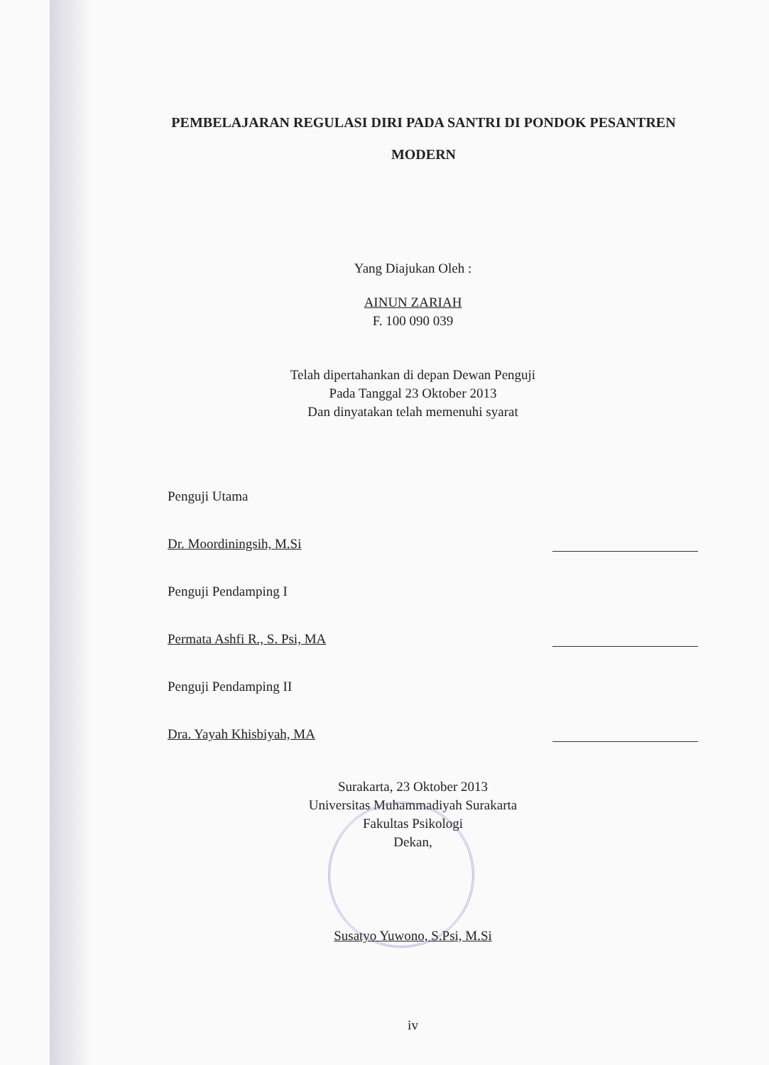PEMBELAJARAN REGULASI DIRI PADA SANTRI DI PONDOK PESANTREN MODERN
Yang Diajukan Oleh :
AINUN ZARIAH
F. 100 090 039
Telah dipertahankan di depan Dewan Penguji
Pada Tanggal 23 Oktober 2013
Dan dinyatakan telah memenuhi syarat
Penguji Utama
Dr. Moordiningsih, M.Si
Penguji Pendamping I
Permata Ashfi R., S. Psi, MA
Penguji Pendamping II
Dra. Yayah Khisbiyah, MA
Surakarta, 23 Oktober 2013
Universitas Muhammadiyah Surakarta
Fakultas Psikologi
Dekan,
Susatyo Yuwono, S.Psi, M.Si
iv